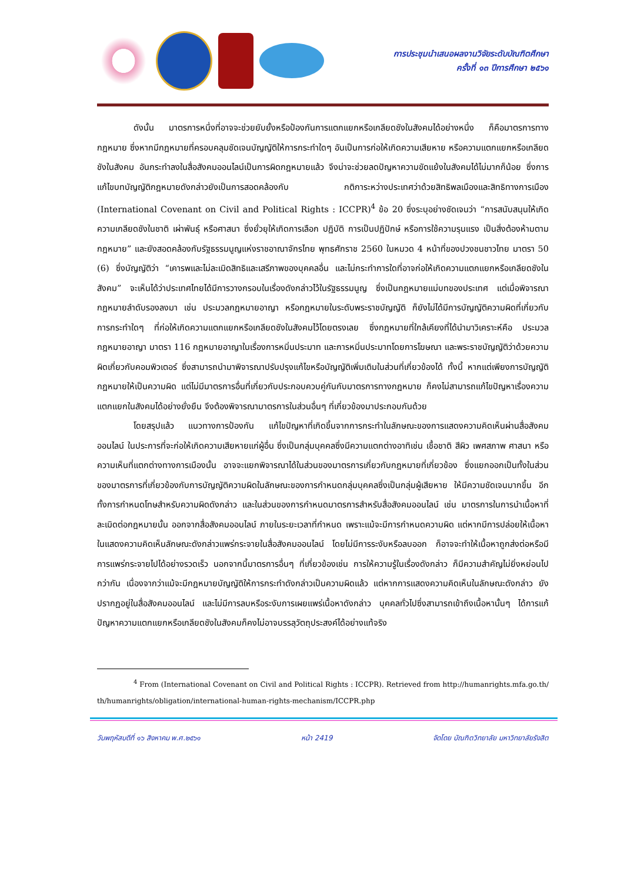การประชุมนำเสนอผลงานวิจัยระดับบัณฑิตศึกษา
ครั้งที่ ๑๓ ปีการศึกษา ๒๕๖๑
ดังนั้น มาตรการหนึ่งที่อาจจะช่วยยับยั้งหรือป้องกันการแตกแยกหรือเกลียดชังในสังคมได้อย่างหนึ่ง ก็คือมาตรการทางกฎหมาย ซึ่งหากมีกฎหมายที่ครอบคลุมชัดเจนบัญญัติให้การกระทำใดๆ อันเป็นการก่อให้เกิดความเสียหาย หรือความแตกแยกหรือเกลียดชังในสังคม อันกระทำลงในสื่อสังคมออนไลน์เป็นการผิดกฎหมายแล้ว จึงน่าจะช่วยลดปัญหาความขัดแย้งในสังคมได้ไม่มากก็น้อย ซึ่งการแก้ไขบทบัญญัติกฎหมายดังกล่าวยังเป็นการสอดคล้องกับ กติการะหว่างประเทศว่าด้วยสิทธิพลเมืองและสิทธิทางการเมือง (International Covenant on Civil and Political Rights : ICCPR)<sup>4</sup> ข้อ 20 ซึ่งระบุอย่างชัดเจนว่า “การสนับสนุนให้เกิดความเกลียดชังในชาติ เผ่าพันธุ์ หรือศาสนา ซึ่งยั่วยุให้เกิดการเลือก ปฏิบัติ การเป็นปฏิปักษ์ หรือการใช้ความรุนแรง เป็นสิ่งต้องห้ามตามกฎหมาย” และยังสอดคล้องกับรัฐธรรมนูญแห่งราชอาณาจักรไทย พุทธศักราช 2560 ในหมวด 4 หน้าที่ของปวงชนชาวไทย มาตรา 50 (6) ซึ่งบัญญัติว่า “เคารพและไม่ละเมิดสิทธิและเสรีภาพของบุคคลอื่น และไม่กระทำการใดที่อาจก่อให้เกิดความแตกแยกหรือเกลียดชังในสังคม” จะเห็นได้ว่าประเทศไทยได้มีการวางกรอบในเรื่องดังกล่าวไว้ในรัฐธรรมนูญ ซึ่งเป็นกฎหมายแม่บทของประเทศ แต่เมื่อพิจารณากฎหมายลำดับรองลงมา เช่น ประมวลกฎหมายอาญา หรือกฎหมายในระดับพระราชบัญญัติ ก็ยังไม่ได้มีการบัญญัติความผิดที่เกี่ยวกับการกระทำใดๆ ที่ก่อให้เกิดความแตกแยกหรือเกลียดชังในสังคมไว้โดยตรงเลย ซึ่งกฎหมายที่ใกล้เคียงที่ได้นำมาวิเคราะห์คือ ประมวลกฎหมายอาญา มาตรา 116 กฎหมายอาญาในเรื่องการหมิ่นประมาท และการหมิ่นประมาทโดยการโฆษณา และพระราชบัญญัติว่าด้วยความผิดเกี่ยวกับคอมพิวเตอร์ ซึ่งสามารถนำมาพิจารณาปรับปรุงแก้ไขหรือบัญญัติเพิ่มเติมในส่วนที่เกี่ยวข้องได้ ทั้งนี้ หากแต่เพียงการบัญญัติกฎหมายให้เป็นความผิด แต่ไม่มีมาตรการอื่นที่เกี่ยวกับประกอบควบคู่กันกับมาตรการทางกฎหมาย ก็คงไม่สามารถแก้ไขปัญหาเรื่องความแตกแยกในสังคมได้อย่างยั่งยืน จึงต้องพิจารณามาตรการในส่วนอื่นๆ ที่เกี่ยวข้องมาประกอบกันด้วย
โดยสรุปแล้ว แนวทางการป้องกัน แก้ไขปัญหาที่เกิดขึ้นจากการกระทำในลักษณะของการแสดงความคิดเห็นผ่านสื่อสังคมออนไลน์ ในประการที่จะก่อให้เกิดความเสียหายแก่ผู้อื่น ซึ่งเป็นกลุ่มบุคคลซึ่งมีความแตกต่างอาทิเช่น เชื้อชาติ สีผิว เพศสภาพ ศาสนา หรือความเห็นที่แตกต่างทางการเมืองนั้น อาจจะแยกพิจารณาได้ในส่วนของมาตรการเกี่ยวกับกฎหมายที่เกี่ยวข้อง ซึ่งแยกออกเป็นทั้งในส่วนของมาตรการที่เกี่ยวข้องกับการบัญญัติความผิดในลักษณะของการกำหนดกลุ่มบุคคลซึ่งเป็นกลุ่มผู้เสียหาย ให้มีความชัดเจนมากขึ้น อีกทั้งการกำหนดโทษสำหรับความผิดดังกล่าว และในส่วนของการกำหนดมาตรการสำหรับสื่อสังคมออนไลน์ เช่น มาตรการในการนำเนื้อหาที่ละเมิดต่อกฎหมายนั้น ออกจากสื่อสังคมออนไลน์ ภายในระยะเวลาที่กำหนด เพราะแม้จะมีการกำหนดความผิด แต่หากมีการปล่อยให้เนื้อหาในแสดงความคิดเห็นลักษณะดังกล่าวแพร่กระจายในสื่อสังคมออนไลน์ โดยไม่มีการระงับหรือลบออก ก็อาจจะทำให้เนื้อหาถูกส่งต่อหรือมีการแพร่กระจายไปได้อย่างรวดเร็ว นอกจากนี้มาตรการอื่นๆ ที่เกี่ยวข้องเช่น การให้ความรู้ในเรื่องดังกล่าว ก็มีความสำคัญไม่ยิ่งหย่อนไปกว่ากัน เนื่องจากว่าแม้จะมีกฎหมายบัญญัติให้การกระทำดังกล่าวเป็นความผิดแล้ว แต่หากการแสดงความคิดเห็นในลักษณะดังกล่าว ยังปรากฏอยู่ในสื่อสังคมออนไลน์ และไม่มีการลบหรือระงับการเผยแพร่เนื้อหาดังกล่าว บุคคลทั่วไปซึ่งสามารถเข้าถึงเนื้อหานั้นๆ ได้การแก้ปัญหาความแตกแยกหรือเกลียดชังในสังคมก็คงไม่อาจบรรลุวัตถุประสงค์ได้อย่างแท้จริง
<sup>4</sup> From (International Covenant on Civil and Political Rights : ICCPR). Retrieved from http://humanrights.mfa.go.th/ th/humanrights/obligation/international-human-rights-mechanism/ICCPR.php
วันพฤหัสบดีที่ ๑๖ สิงหาคม พ.ศ.๒๕๖๑ หน้า 2419 จัดโดย บัณฑิตวิทยาลัย มหาวิทยาลัยรังสิต